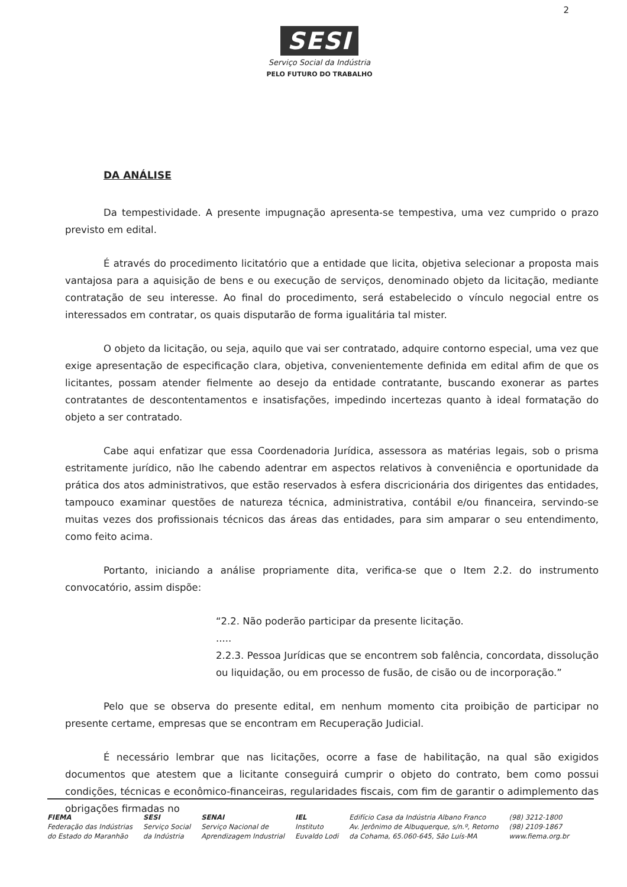2
SESI
Serviço Social da Indústria
PELO FUTURO DO TRABALHO
DA ANÁLISE
Da tempestividade. A presente impugnação apresenta-se tempestiva, uma vez cumprido o prazo previsto em edital.
É através do procedimento licitatório que a entidade que licita, objetiva selecionar a proposta mais vantajosa para a aquisição de bens e ou execução de serviços, denominado objeto da licitação, mediante contratação de seu interesse. Ao final do procedimento, será estabelecido o vínculo negocial entre os interessados em contratar, os quais disputarão de forma igualitária tal mister.
O objeto da licitação, ou seja, aquilo que vai ser contratado, adquire contorno especial, uma vez que exige apresentação de especificação clara, objetiva, convenientemente definida em edital afim de que os licitantes, possam atender fielmente ao desejo da entidade contratante, buscando exonerar as partes contratantes de descontentamentos e insatisfações, impedindo incertezas quanto à ideal formatação do objeto a ser contratado.
Cabe aqui enfatizar que essa Coordenadoria Jurídica, assessora as matérias legais, sob o prisma estritamente jurídico, não lhe cabendo adentrar em aspectos relativos à conveniência e oportunidade da prática dos atos administrativos, que estão reservados à esfera discricionária dos dirigentes das entidades, tampouco examinar questões de natureza técnica, administrativa, contábil e/ou financeira, servindo-se muitas vezes dos profissionais técnicos das áreas das entidades, para sim amparar o seu entendimento, como feito acima.
Portanto, iniciando a análise propriamente dita, verifica-se que o Item 2.2. do instrumento convocatório, assim dispõe:
“2.2. Não poderão participar da presente licitação.
.....
2.2.3. Pessoa Jurídicas que se encontrem sob falência, concordata, dissolução ou liquidação, ou em processo de fusão, de cisão ou de incorporação.”
Pelo que se observa do presente edital, em nenhum momento cita proibição de participar no presente certame, empresas que se encontram em Recuperação Judicial.
É necessário lembrar que nas licitações, ocorre a fase de habilitação, na qual são exigidos documentos que atestem que a licitante conseguirá cumprir o objeto do contrato, bem como possui condições, técnicas e econômico-financeiras, regularidades fiscais, com fim de garantir o adimplemento das obrigações firmadas no
FIEMA
Federação das Indústrias
do Estado do Maranhão
SESI
Serviço Social
da Indústria
SENAI
Serviço Nacional de
Aprendizagem Industrial
IEL
Instituto
Euvaldo Lodi
Edifício Casa da Indústria Albano Franco
Av. Jerônimo de Albuquerque, s/n.º, Retorno
da Cohama, 65.060-645, São Luís-MA
(98) 3212-1800
(98) 2109-1867
www.fiema.org.br